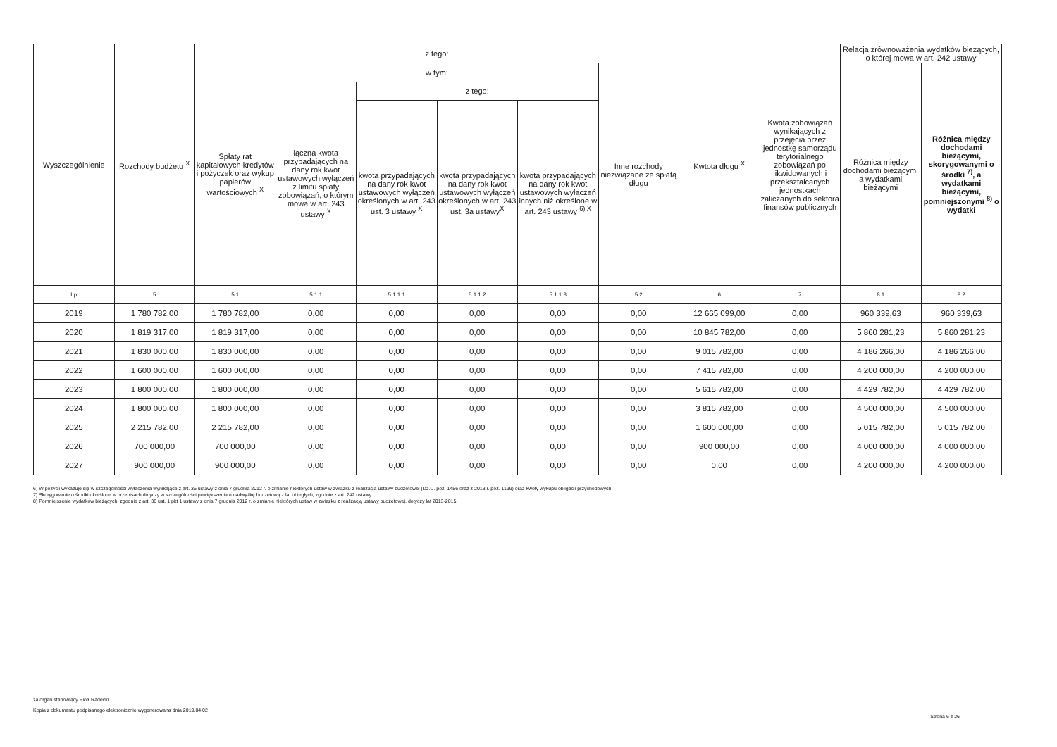| Wyszczególnienie | Rozchody budżetu <sup>X</sup> | z tego: | | | | | | Kwtota długu <sup>X</sup> | Kwota zobowiązań wynikających z przejęcia przez jednostkę samorządu terytorialnego zobowiązań po likwidowanych i przekształcanych jednostkach zaliczanych do sektora finansów publicznych | Relacja zrównoważenia wydatków bieżących, o której mowa w art. 242 ustawy | |
| --- | --- | --- | --- | --- | --- | --- | --- | --- | --- | --- | --- |
| | | Spłaty rat kapitałowych kredytów i pożyczek oraz wykup papierów wartościowych <sup>X</sup> | w tym: | | | | Inne rozchody niezwiązane ze spłatą długu | | | Różnica między dochodami bieżącymi a wydatkami bieżącymi | Różnica między dochodami bieżącymi, skorygowanymi o środki <sup>7)</sup>, a wydatkami bieżącymi, pomniejszonymi <sup>8)</sup> o wydatki |
| | | | łączna kwota przypadających na dany rok kwot ustawowych wyłączeń z limitu spłaty zobowiązań, o którym mowa w art. 243 ustawy <sup>X</sup> | z tego: | | | | | | | |
| | | | | kwota przypadających na dany rok kwot ustawowych wyłączeń określonych w art. 243 ust. 3 ustawy <sup>X</sup> | kwota przypadających na dany rok kwot ustawowych wyłączeń określonych w art. 243 ust. 3a ustawy<sup>X</sup> | kwota przypadających na dany rok kwot ustawowych wyłączeń innych niż określone w art. 243 ustawy <sup>6) X</sup> | | | | | |
| Lp | 5 | 5.1 | 5.1.1 | 5.1.1.1 | 5.1.1.2 | 5.1.1.3 | 5.2 | 6 | 7 | 8.1 | 8.2 |
| 2019 | 1 780 782,00 | 1 780 782,00 | 0,00 | 0,00 | 0,00 | 0,00 | 0,00 | 12 665 099,00 | 0,00 | 960 339,63 | 960 339,63 |
| 2020 | 1 819 317,00 | 1 819 317,00 | 0,00 | 0,00 | 0,00 | 0,00 | 0,00 | 10 845 782,00 | 0,00 | 5 860 281,23 | 5 860 281,23 |
| 2021 | 1 830 000,00 | 1 830 000,00 | 0,00 | 0,00 | 0,00 | 0,00 | 0,00 | 9 015 782,00 | 0,00 | 4 186 266,00 | 4 186 266,00 |
| 2022 | 1 600 000,00 | 1 600 000,00 | 0,00 | 0,00 | 0,00 | 0,00 | 0,00 | 7 415 782,00 | 0,00 | 4 200 000,00 | 4 200 000,00 |
| 2023 | 1 800 000,00 | 1 800 000,00 | 0,00 | 0,00 | 0,00 | 0,00 | 0,00 | 5 615 782,00 | 0,00 | 4 429 782,00 | 4 429 782,00 |
| 2024 | 1 800 000,00 | 1 800 000,00 | 0,00 | 0,00 | 0,00 | 0,00 | 0,00 | 3 815 782,00 | 0,00 | 4 500 000,00 | 4 500 000,00 |
| 2025 | 2 215 782,00 | 2 215 782,00 | 0,00 | 0,00 | 0,00 | 0,00 | 0,00 | 1 600 000,00 | 0,00 | 5 015 782,00 | 5 015 782,00 |
| 2026 | 700 000,00 | 700 000,00 | 0,00 | 0,00 | 0,00 | 0,00 | 0,00 | 900 000,00 | 0,00 | 4 000 000,00 | 4 000 000,00 |
| 2027 | 900 000,00 | 900 000,00 | 0,00 | 0,00 | 0,00 | 0,00 | 0,00 | 0,00 | 0,00 | 4 200 000,00 | 4 200 000,00 |
6) W pozycji wykazuje się w szczególności wyłączenia wynikające z art. 36 ustawy z dnia 7 grudnia 2012 r. o zmianie niektórych ustaw w związku z realizacją ustawy budżetowej (Dz.U. poz. 1456 oraz z 2013 r. poz. 1199) oraz kwoty wykupu obligacji przychodowych.
7) Skorygowanie o środki określone w przepisach dotyczy w szczególności powiększenia o nadwyżkę budżetową z lat ubiegłych, zgodnie z art. 242 ustawy.
8) Pomniejszenie wydatków bieżących, zgodnie z art. 36 ust. 1 pkt 1 ustawy z dnia 7 grudnia 2012 r. o zmianie niektórych ustaw w związku z realizacją ustawy budżetowej, dotyczy lat 2013-2015.
za organ stanowiący Piotr Radecki
Kopia z dokumentu podpisanego elektronicznie wygenerowana dnia 2019.04.02
Strona 6 z 26